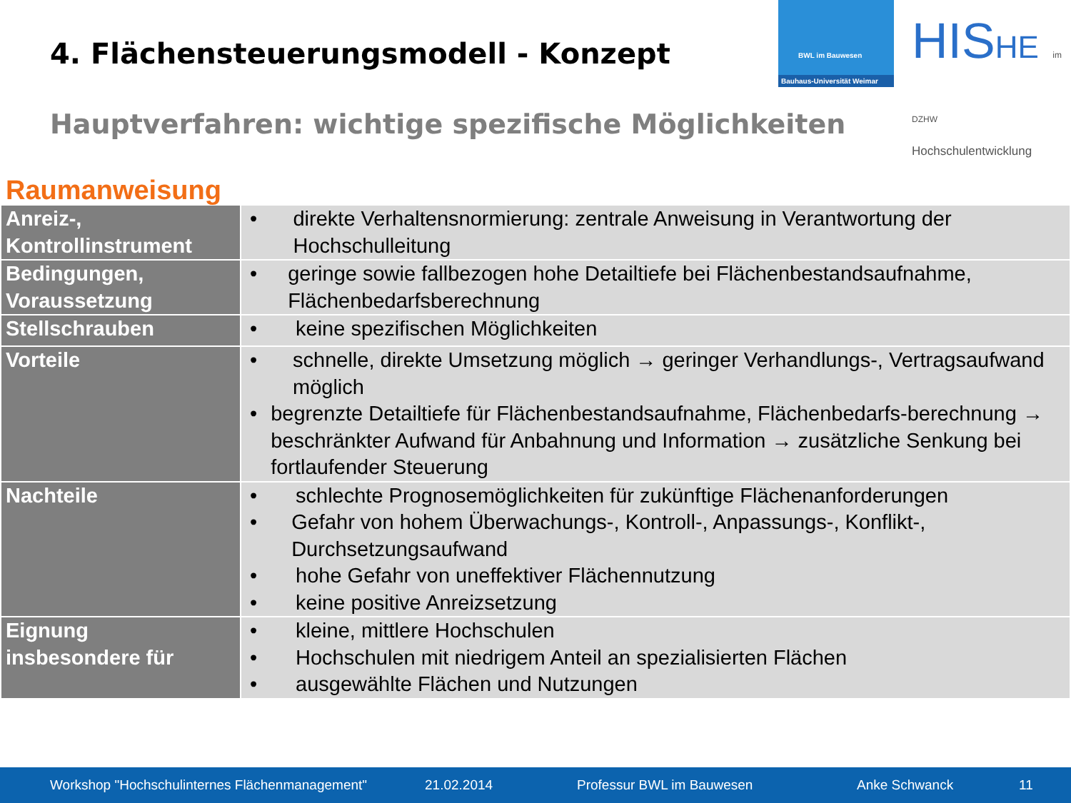4. Flächensteuerungsmodell - Konzept
BWL im Bauwesen
Bauhaus-Universität Weimar
HISHE im DZHW
Hochschulentwicklung
Hauptverfahren: wichtige spezifische Möglichkeiten
Raumanweisung
| Anreiz-, Kontrollinstrument | • direkte Verhaltensnormierung: zentrale Anweisung in Verantwortung der Hochschulleitung |
| Bedingungen, Voraussetzung | • geringe sowie fallbezogen hohe Detailtiefe bei Flächenbestandsaufnahme, Flächenbedarfsberechnung |
| Stellschrauben | • keine spezifischen Möglichkeiten |
| Vorteile | • schnelle, direkte Umsetzung möglich → geringer Verhandlungs-, Vertragsaufwand möglich • begrenzte Detailtiefe für Flächenbestandsaufnahme, Flächenbedarfs-berechnung → beschränkter Aufwand für Anbahnung und Information → zusätzliche Senkung bei fortlaufender Steuerung |
| Nachteile | • schlechte Prognosemöglichkeiten für zukünftige Flächenanforderungen • Gefahr von hohem Überwachungs-, Kontroll-, Anpassungs-, Konflikt-, Durchsetzungsaufwand • hohe Gefahr von uneffektiver Flächennutzung • keine positive Anreizsetzung |
| Eignung insbesondere für | • kleine, mittlere Hochschulen • Hochschulen mit niedrigem Anteil an spezialisierten Flächen • ausgewählte Flächen und Nutzungen |
Workshop "Hochschulinternes Flächenmanagement" 21.02.2014 Professur BWL im Bauwesen Anke Schwanck 11